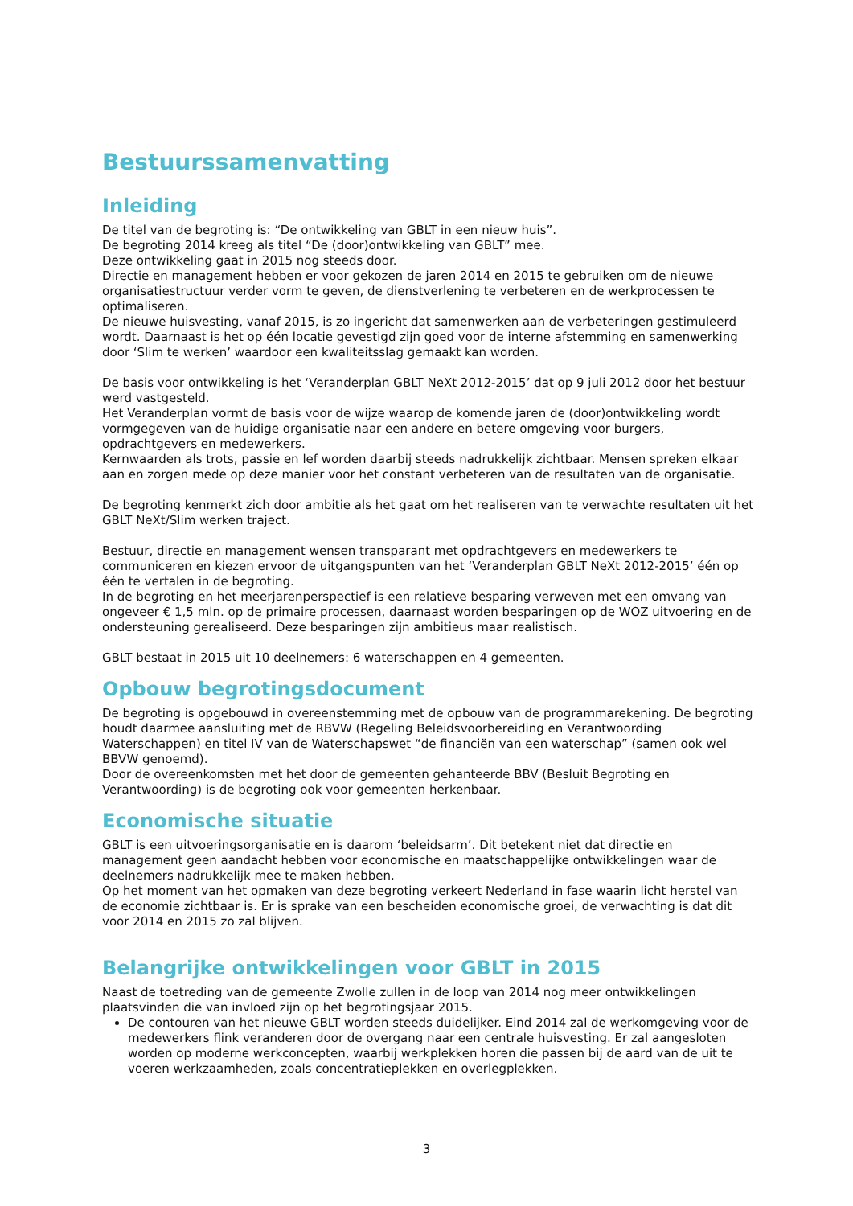Bestuurssamenvatting
Inleiding
De titel van de begroting is: “De ontwikkeling van GBLT in een nieuw huis”.
De begroting 2014 kreeg als titel “De (door)ontwikkeling van GBLT” mee.
Deze ontwikkeling gaat in 2015 nog steeds door.
Directie en management hebben er voor gekozen de jaren 2014 en 2015 te gebruiken om de nieuwe organisatiestructuur verder vorm te geven, de dienstverlening te verbeteren en de werkprocessen te optimaliseren.
De nieuwe huisvesting, vanaf 2015, is zo ingericht dat samenwerken aan de verbeteringen gestimuleerd wordt. Daarnaast is het op één locatie gevestigd zijn goed voor de interne afstemming en samenwerking door ‘Slim te werken’ waardoor een kwaliteitsslag gemaakt kan worden.
De basis voor ontwikkeling is het ‘Veranderplan GBLT NeXt 2012-2015’ dat op 9 juli 2012 door het bestuur werd vastgesteld.
Het Veranderplan vormt de basis voor de wijze waarop de komende jaren de (door)ontwikkeling wordt vormgegeven van de huidige organisatie naar een andere en betere omgeving voor burgers, opdrachtgevers en medewerkers.
Kernwaarden als trots, passie en lef worden daarbij steeds nadrukkelijk zichtbaar. Mensen spreken elkaar aan en zorgen mede op deze manier voor het constant verbeteren van de resultaten van de organisatie.
De begroting kenmerkt zich door ambitie als het gaat om het realiseren van te verwachte resultaten uit het GBLT NeXt/Slim werken traject.
Bestuur, directie en management wensen transparant met opdrachtgevers en medewerkers te communiceren en kiezen ervoor de uitgangspunten van het ‘Veranderplan GBLT NeXt 2012-2015’ één op één te vertalen in de begroting.
In de begroting en het meerjarenperspectief is een relatieve besparing verweven met een omvang van ongeveer € 1,5 mln. op de primaire processen, daarnaast worden besparingen op de WOZ uitvoering en de ondersteuning gerealiseerd. Deze besparingen zijn ambitieus maar realistisch.
GBLT bestaat in 2015 uit 10 deelnemers: 6 waterschappen en 4 gemeenten.
Opbouw begrotingsdocument
De begroting is opgebouwd in overeenstemming met de opbouw van de programmarekening. De begroting houdt daarmee aansluiting met de RBVW (Regeling Beleidsvoorbereiding en Verantwoording Waterschappen) en titel IV van de Waterschapswet “de financiën van een waterschap” (samen ook wel BBVW genoemd).
Door de overeenkomsten met het door de gemeenten gehanteerde BBV (Besluit Begroting en Verantwoording) is de begroting ook voor gemeenten herkenbaar.
Economische situatie
GBLT is een uitvoeringsorganisatie en is daarom ‘beleidsarm’. Dit betekent niet dat directie en management geen aandacht hebben voor economische en maatschappelijke ontwikkelingen waar de deelnemers nadrukkelijk mee te maken hebben.
Op het moment van het opmaken van deze begroting verkeert Nederland in fase waarin licht herstel van de economie zichtbaar is. Er is sprake van een bescheiden economische groei, de verwachting is dat dit voor 2014 en 2015 zo zal blijven.
Belangrijke ontwikkelingen voor GBLT in 2015
Naast de toetreding van de gemeente Zwolle zullen in de loop van 2014 nog meer ontwikkelingen plaatsvinden die van invloed zijn op het begrotingsjaar 2015.
De contouren van het nieuwe GBLT worden steeds duidelijker. Eind 2014 zal de werkomgeving voor de medewerkers flink veranderen door de overgang naar een centrale huisvesting. Er zal aangesloten worden op moderne werkconcepten, waarbij werkplekken horen die passen bij de aard van de uit te voeren werkzaamheden, zoals concentratieplekken en overlegplekken.
3